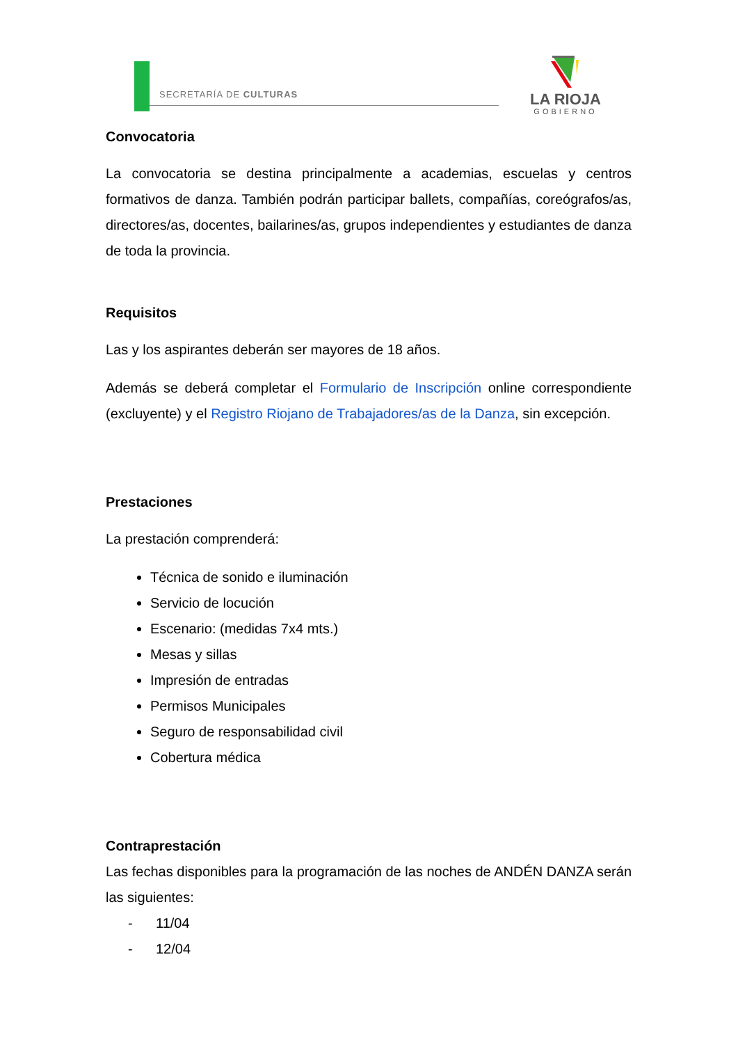SECRETARÍA DE CULTURAS
LA RIOJA
GOBIERNO
Convocatoria
La convocatoria se destina principalmente a academias, escuelas y centros formativos de danza. También podrán participar ballets, compañías, coreógrafos/as, directores/as, docentes, bailarines/as, grupos independientes y estudiantes de danza de toda la provincia.
Requisitos
Las y los aspirantes deberán ser mayores de 18 años.
Además se deberá completar el Formulario de Inscripción online correspondiente (excluyente) y el Registro Riojano de Trabajadores/as de la Danza, sin excepción.
Prestaciones
La prestación comprenderá:
Técnica de sonido e iluminación
Servicio de locución
Escenario: (medidas 7x4 mts.)
Mesas y sillas
Impresión de entradas
Permisos Municipales
Seguro de responsabilidad civil
Cobertura médica
Contraprestación
Las fechas disponibles para la programación de las noches de ANDÉN DANZA serán las siguientes:
- 11/04
- 12/04